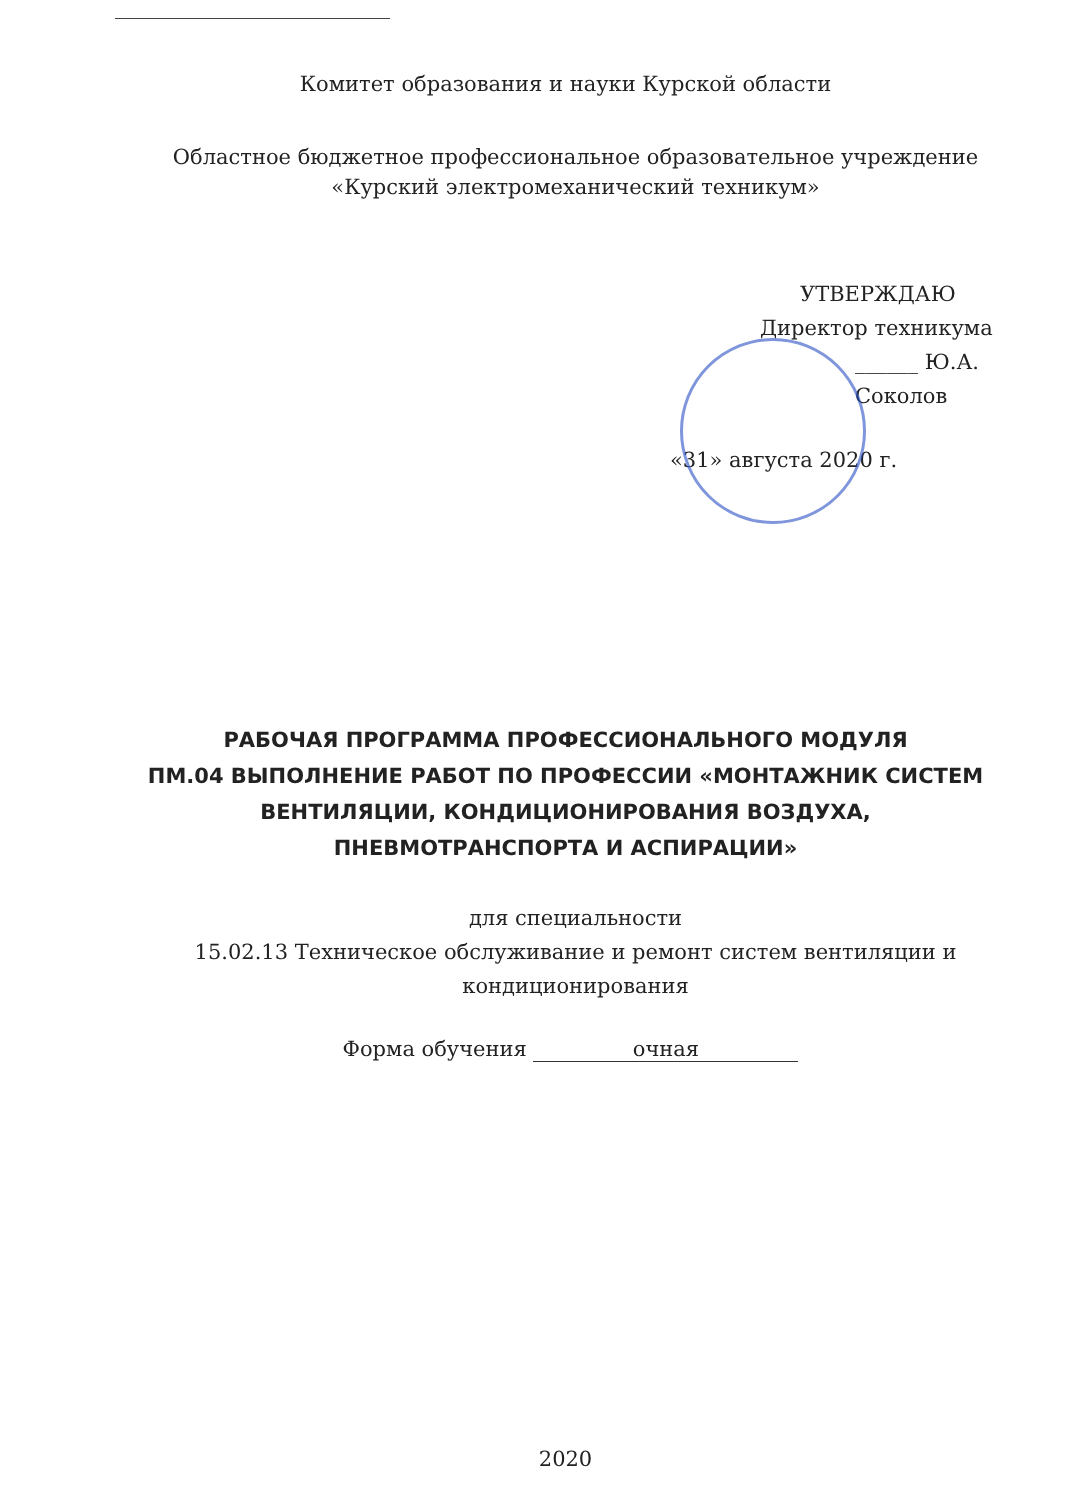Комитет образования и науки Курской области
Областное бюджетное профессиональное образовательное учреждение
«Курский электромеханический техникум»
УТВЕРЖДАЮ
Директор техникума
______ Ю.А. Соколов
«31» августа 2020 г.
РАБОЧАЯ ПРОГРАММА ПРОФЕССИОНАЛЬНОГО МОДУЛЯ
ПМ.04 ВЫПОЛНЕНИЕ РАБОТ ПО ПРОФЕССИИ «МОНТАЖНИК СИСТЕМ
ВЕНТИЛЯЦИИ, КОНДИЦИОНИРОВАНИЯ ВОЗДУХА,
ПНЕВМОТРАНСПОРТА И АСПИРАЦИИ»
для специальности
15.02.13 Техническое обслуживание и ремонт систем вентиляции и
кондиционирования
Форма обучения очная
2020